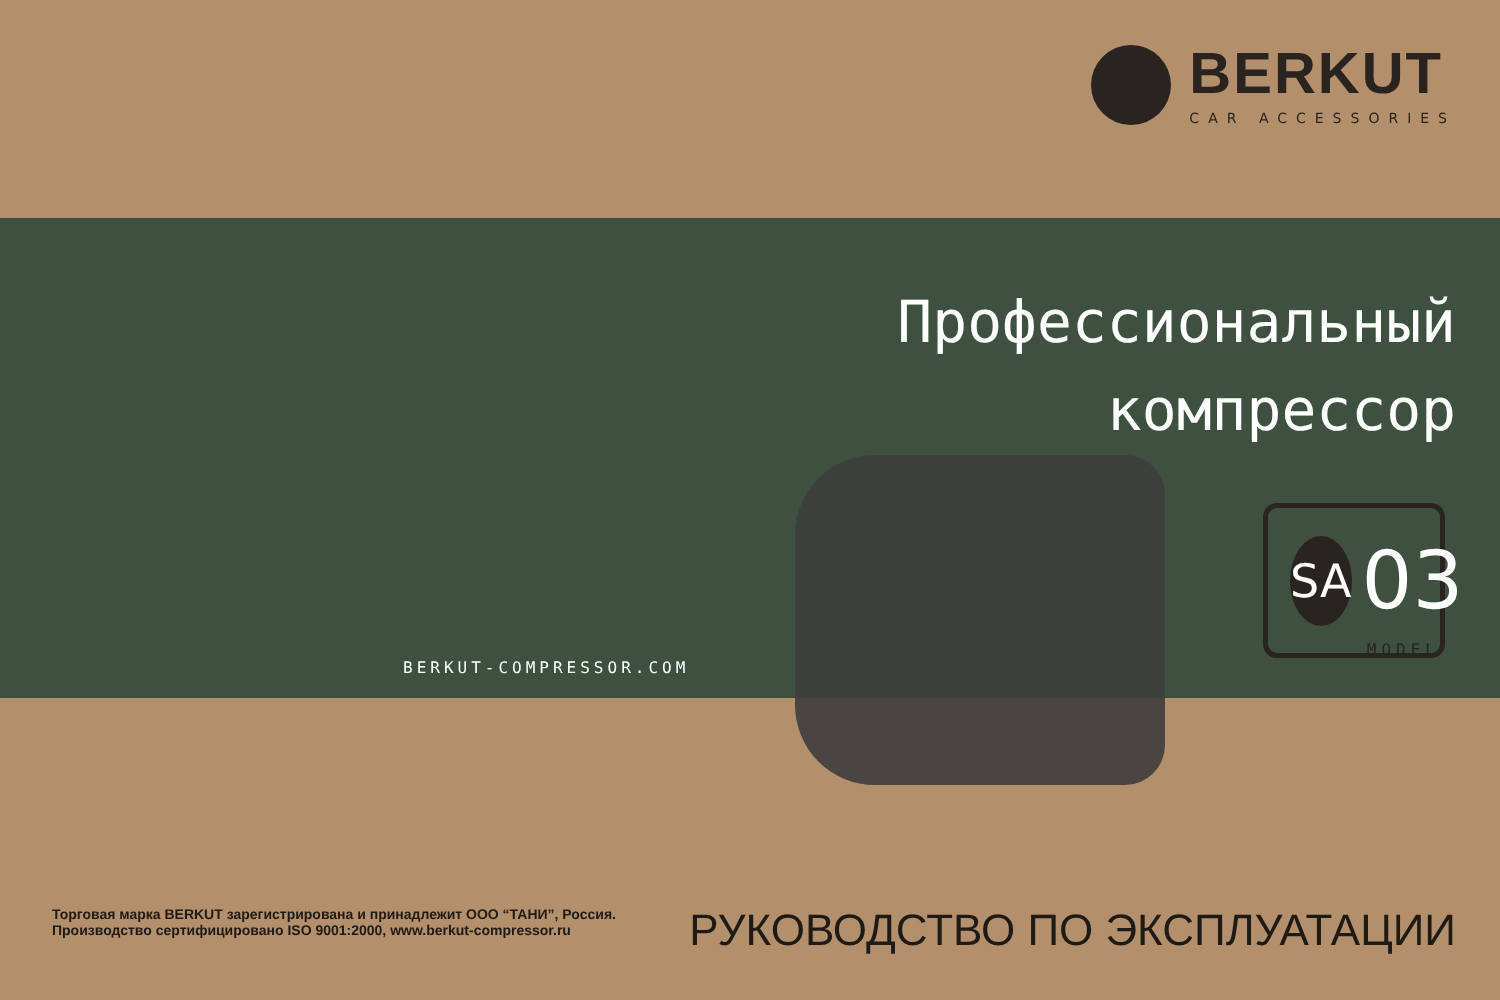BERKUT
CAR ACCESSORIES
Профессиональный
компрессор
BERKUT-COMPRESSOR.COM
SA
03
MODEL
Торговая марка BERKUT зарегистрирована и принадлежит ООО “ТАНИ”, Россия.
Производство сертифицировано ISO 9001:2000, www.berkut-compressor.ru
РУКОВОДСТВО ПО ЭКСПЛУАТАЦИИ